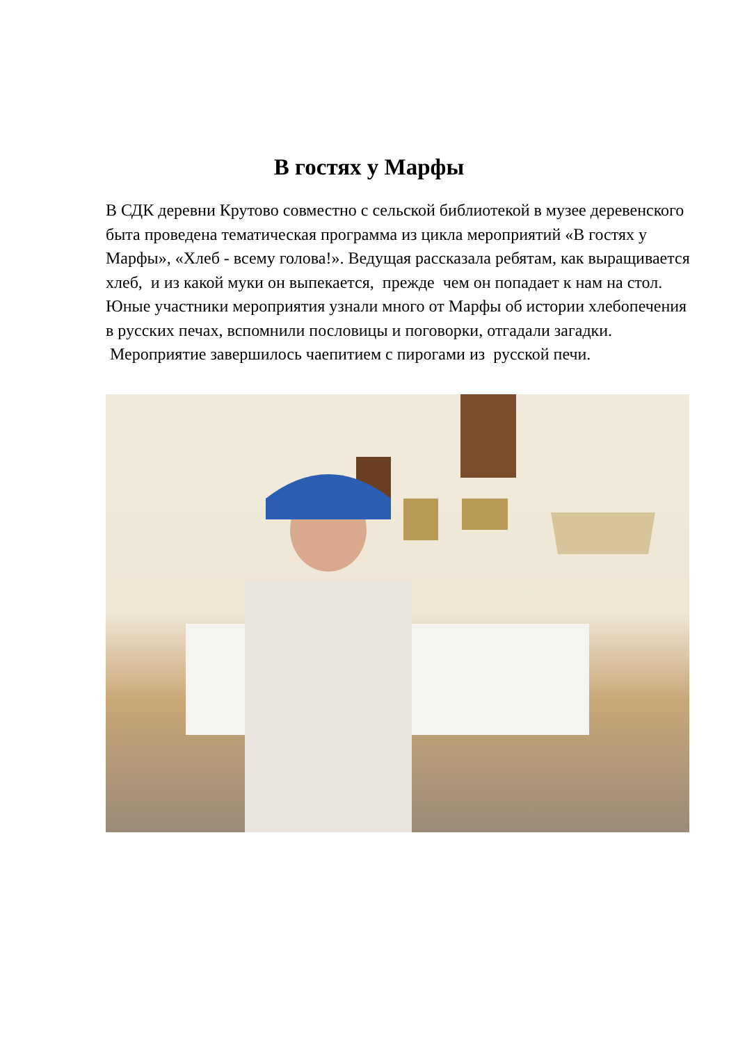В гостях у Марфы
В СДК деревни Крутово совместно с сельской библиотекой в музее деревенского быта проведена тематическая программа из цикла мероприятий «В гостях у Марфы», «Хлеб - всему голова!». Ведущая рассказала ребятам, как выращивается хлеб, и из какой муки он выпекается, прежде чем он попадает к нам на стол. Юные участники мероприятия узнали много от Марфы об истории хлебопечения в русских печах, вспомнили пословицы и поговорки, отгадали загадки. Мероприятие завершилось чаепитием с пирогами из русской печи.